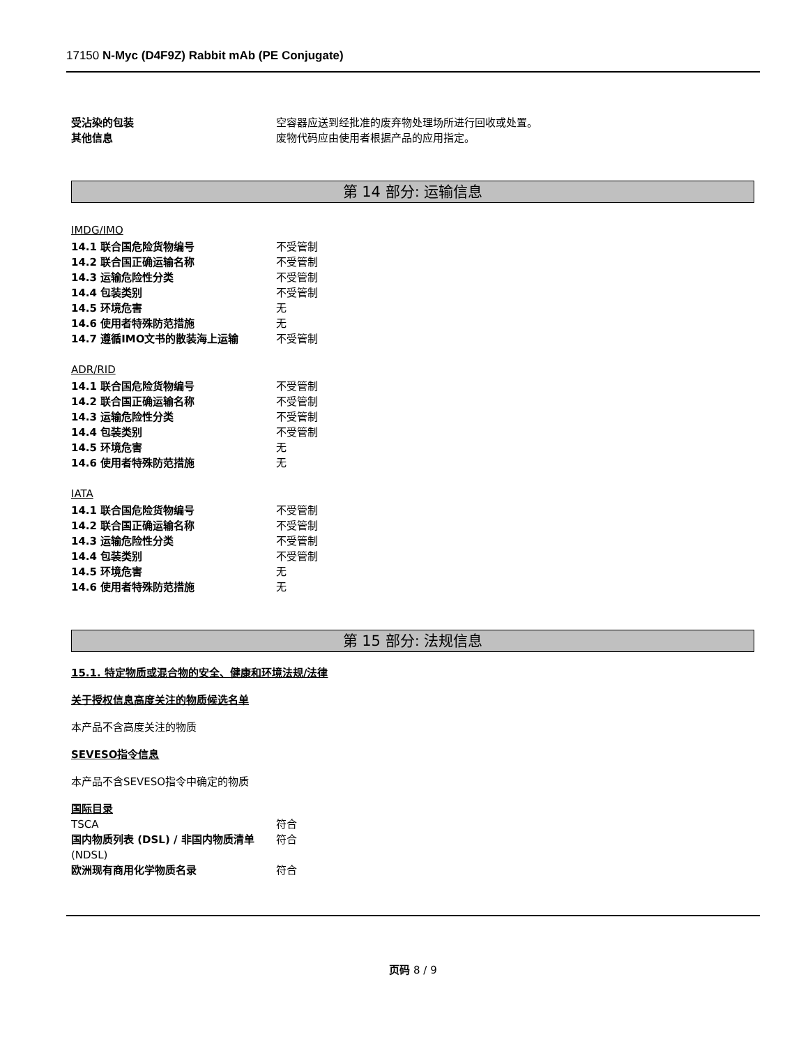17150 N-Myc (D4F9Z) Rabbit mAb (PE Conjugate)
受沾染的包装 空容器应送到经批准的废弃物处理场所进行回收或处置。
其他信息 废物代码应由使用者根据产品的应用指定。
第 14 部分: 运输信息
IMDG/IMO
14.1 联合国危险货物编号 不受管制
14.2 联合国正确运输名称 不受管制
14.3 运输危险性分类 不受管制
14.4 包装类别 不受管制
14.5 环境危害 无
14.6 使用者特殊防范措施 无
14.7 遵循IMO文书的散装海上运输 不受管制
ADR/RID
14.1 联合国危险货物编号 不受管制
14.2 联合国正确运输名称 不受管制
14.3 运输危险性分类 不受管制
14.4 包装类别 不受管制
14.5 环境危害 无
14.6 使用者特殊防范措施 无
IATA
14.1 联合国危险货物编号 不受管制
14.2 联合国正确运输名称 不受管制
14.3 运输危险性分类 不受管制
14.4 包装类别 不受管制
14.5 环境危害 无
14.6 使用者特殊防范措施 无
第 15 部分: 法规信息
15.1. 特定物质或混合物的安全、健康和环境法规/法律
关于授权信息高度关注的物质候选名单
本产品不含高度关注的物质
SEVESO指令信息
本产品不含SEVESO指令中确定的物质
国际目录
TSCA 符合
国内物质列表 (DSL) / 非国内物质清单 (NDSL) 符合
欧洲现有商用化学物质名录 符合
页码 8 / 9